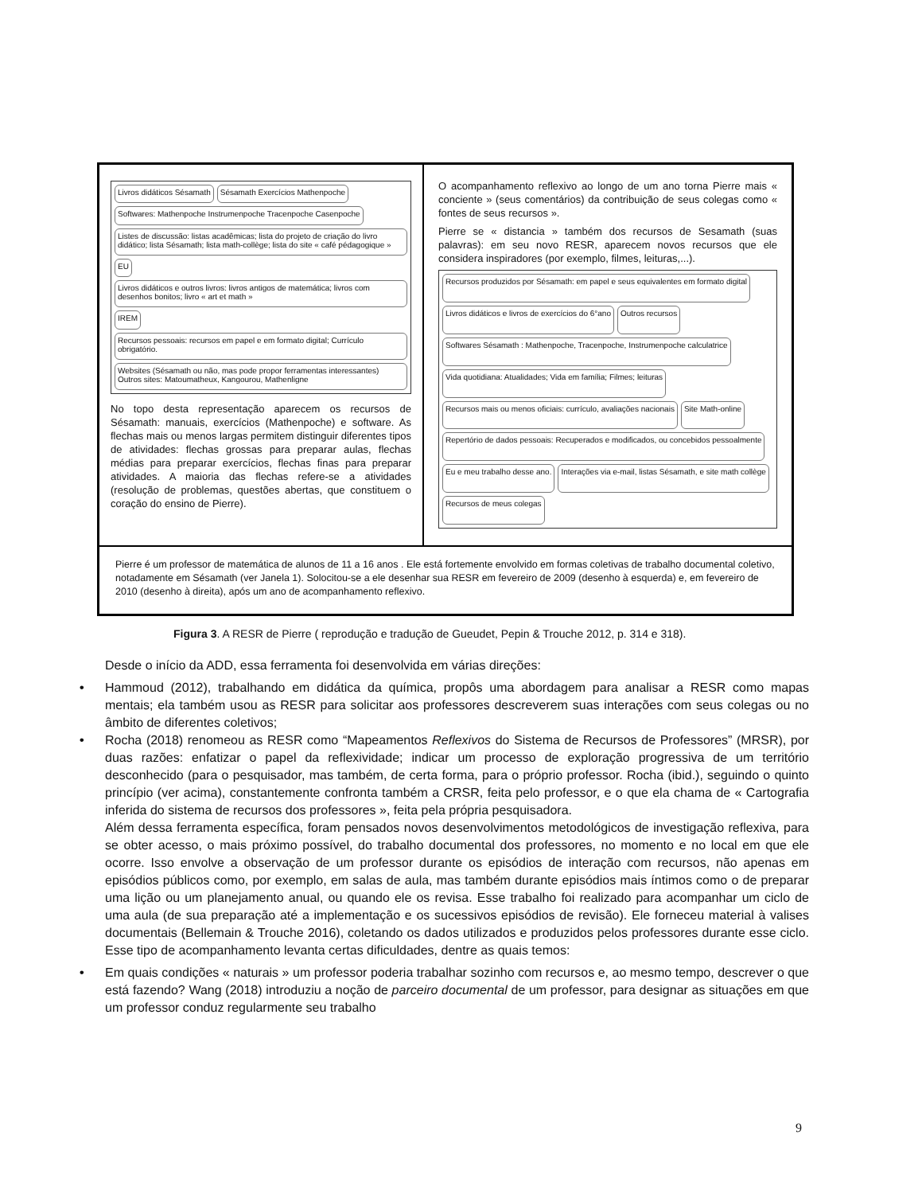Livros didáticos Sésamath Sésamath Exercícios Mathenpoche Softwares: Mathenpoche Instrumenpoche Tracenpoche Casenpoche Listes de discussão: listas acadêmicas; lista do projeto de criação do livro didático; lista Sésamath; lista math-collège; lista do site « café pédagogique » EU Livros didáticos e outros livros: livros antigos de matemática; livros com desenhos bonitos; livro « art et math » IREM Recursos pessoais: recursos em papel e em formato digital; Currículo obrigatório. Websites (Sésamath ou não, mas pode propor ferramentas interessantes) Outros sites: Matoumatheux, Kangourou, Mathenligne
No topo desta representação aparecem os recursos de Sésamath: manuais, exercícios (Mathenpoche) e software. As flechas mais ou menos largas permitem distinguir diferentes tipos de atividades: flechas grossas para preparar aulas, flechas médias para preparar exercícios, flechas finas para preparar atividades. A maioria das flechas refere-se a atividades (resolução de problemas, questões abertas, que constituem o coração do ensino de Pierre).
O acompanhamento reflexivo ao longo de um ano torna Pierre mais « conciente » (seus comentários) da contribuição de seus colegas como « fontes de seus recursos ».
Pierre se « distancia » também dos recursos de Sesamath (suas palavras): em seu novo RESR, aparecem novos recursos que ele considera inspiradores (por exemplo, filmes, leituras,...).
Recursos produzidos por Sésamath: em papel e seus equivalentes em formato digital Livros didáticos e livros de exercícios do 6°ano Outros recursos Softwares Sésamath : Mathenpoche, Tracenpoche, Instrumenpoche calculatrice Vida quotidiana: Atualidades; Vida em família; Filmes; leituras Recursos mais ou menos oficiais: currículo, avaliações nacionais Site Math-online Repertório de dados pessoais: Recuperados e modificados, ou concebidos pessoalmente Eu e meu trabalho desse ano. Interações via e-mail, listas Sésamath, e site math collège Recursos de meus colegas
Pierre é um professor de matemática de alunos de 11 a 16 anos . Ele está fortemente envolvido em formas coletivas de trabalho documental coletivo, notadamente em Sésamath (ver Janela 1). Solocitou-se a ele desenhar sua RESR em fevereiro de 2009 (desenho à esquerda) e, em fevereiro de 2010 (desenho à direita), após um ano de acompanhamento reflexivo.
Figura 3. A RESR de Pierre ( reprodução e tradução de Gueudet, Pepin & Trouche 2012, p. 314 e 318).
Desde o início da ADD, essa ferramenta foi desenvolvida em várias direções:
• Hammoud (2012), trabalhando em didática da química, propôs uma abordagem para analisar a RESR como mapas mentais; ela também usou as RESR para solicitar aos professores descreverem suas interações com seus colegas ou no âmbito de diferentes coletivos;
• Rocha (2018) renomeou as RESR como “Mapeamentos Reflexivos do Sistema de Recursos de Professores” (MRSR), por duas razões: enfatizar o papel da reflexividade; indicar um processo de exploração progressiva de um território desconhecido (para o pesquisador, mas também, de certa forma, para o próprio professor. Rocha (ibid.), seguindo o quinto princípio (ver acima), constantemente confronta também a CRSR, feita pelo professor, e o que ela chama de « Cartografia inferida do sistema de recursos dos professores », feita pela própria pesquisadora.
Além dessa ferramenta específica, foram pensados novos desenvolvimentos metodológicos de investigação reflexiva, para se obter acesso, o mais próximo possível, do trabalho documental dos professores, no momento e no local em que ele ocorre. Isso envolve a observação de um professor durante os episódios de interação com recursos, não apenas em episódios públicos como, por exemplo, em salas de aula, mas também durante episódios mais íntimos como o de preparar uma lição ou um planejamento anual, ou quando ele os revisa. Esse trabalho foi realizado para acompanhar um ciclo de uma aula (de sua preparação até a implementação e os sucessivos episódios de revisão). Ele forneceu material à valises documentais (Bellemain & Trouche 2016), coletando os dados utilizados e produzidos pelos professores durante esse ciclo. Esse tipo de acompanhamento levanta certas dificuldades, dentre as quais temos:
• Em quais condições « naturais » um professor poderia trabalhar sozinho com recursos e, ao mesmo tempo, descrever o que está fazendo? Wang (2018) introduziu a noção de parceiro documental de um professor, para designar as situações em que um professor conduz regularmente seu trabalho
9